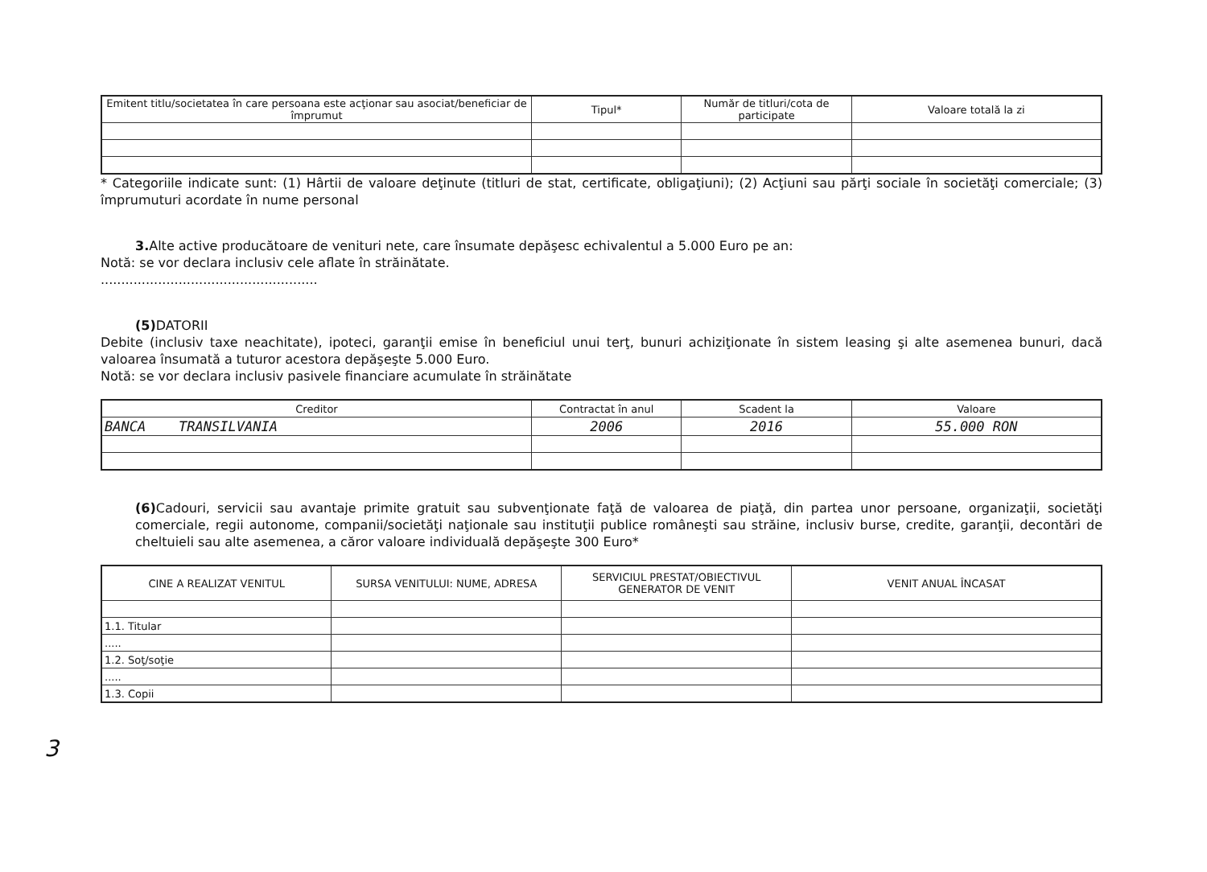| Emitent titlu/societatea în care persoana este acţionar sau asociat/beneficiar de împrumut | Tipul* | Număr de titluri/cota de participate | Valoare totală la zi |
| --- | --- | --- | --- |
* Categoriile indicate sunt: (1) Hârtii de valoare deţinute (titluri de stat, certificate, obligaţiuni); (2) Acţiuni sau părţi sociale în societăţi comerciale; (3) împrumuturi acordate în nume personal
3. Alte active producătoare de venituri nete, care însumate depăşesc echivalentul a 5.000 Euro pe an:
Notă: se vor declara inclusiv cele aflate în străinătate.
.....................................................
(5) DATORII
Debite (inclusiv taxe neachitate), ipoteci, garanţii emise în beneficiul unui terţ, bunuri achiziţionate în sistem leasing şi alte asemenea bunuri, dacă valoarea însumată a tuturor acestora depăşeşte 5.000 Euro.
Notă: se vor declara inclusiv pasivele financiare acumulate în străinătate
| Creditor | Contractat în anul | Scadent la | Valoare |
| --- | --- | --- | --- |
| BANCA TRANSILVANIA | 2006 | 2016 | 55.000 RON |
(6) Cadouri, servicii sau avantaje primite gratuit sau subvenţionate faţă de valoarea de piaţă, din partea unor persoane, organizaţii, societăţi comerciale, regii autonome, companii/societăţi naţionale sau instituţii publice româneşti sau străine, inclusiv burse, credite, garanţii, decontări de cheltuieli sau alte asemenea, a căror valoare individuală depăşeşte 300 Euro*
| CINE A REALIZAT VENITUL | SURSA VENITULUI: NUME, ADRESA | SERVICIUL PRESTAT/OBIECTIVUL GENERATOR DE VENIT | VENIT ANUAL ÎNCASAT |
| --- | --- | --- | --- |
| 1.1. Titular | | | |
| ..... | | | |
| 1.2. Soţ/soţie | | | |
| ..... | | | |
| 1.3. Copii | | | |
3